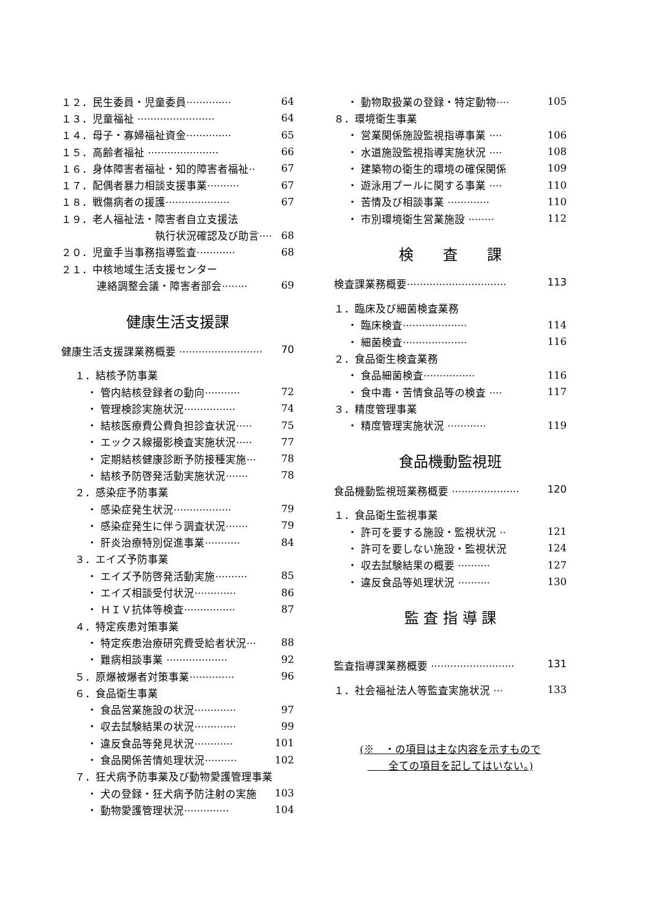１２．民生委員・児童委員·············· 64
１３．児童福祉 ························ 64
１４．母子・寡婦福祉資金·············· 65
１５．高齢者福祉 ······················ 66
１６．身体障害者福祉・知的障害者福祉·· 67
１７．配偶者暴力相談支援事業·········· 67
１８．戦傷病者の援護···················· 67
１９．老人福祉法・障害者自立支援法
執行状況確認及び助言···· 68
２０．児童手当事務指導監査············ 68
２１．中核地域生活支援センター
連絡調整会議・障害者部会········ 69
健康生活支援課
健康生活支援課業務概要 ·························· 70
１．結核予防事業
・ 管内結核登録者の動向··········· 72
・ 管理検診実施状況················ 74
・ 結核医療費公費負担診査状況····· 75
・ エックス線撮影検査実施状況····· 77
・ 定期結核健康診断予防接種実施··· 78
・ 結核予防啓発活動実施状況······· 78
２．感染症予防事業
・ 感染症発生状況·················· 79
・ 感染症発生に伴う調査状況······· 79
・ 肝炎治療特別促進事業··········· 84
３．エイズ予防事業
・ エイズ予防啓発活動実施·········· 85
・ エイズ相談受付状況············· 86
・ ＨＩＶ抗体等検査················ 87
４．特定疾患対策事業
・ 特定疾患治療研究費受給者状況··· 88
・ 難病相談事業 ··················· 92
５．原爆被爆者対策事業·············· 96
６．食品衛生事業
・ 食品営業施設の状況············· 97
・ 収去試験結果の状況············· 99
・ 違反食品等発見状況············ 101
・ 食品関係苦情処理状況·········· 102
７．狂犬病予防事業及び動物愛護管理事業
・ 犬の登録・狂犬病予防注射の実施 103
・ 動物愛護管理状況·············· 104
・ 動物取扱業の登録・特定動物···· 105
８．環境衛生事業
・ 営業関係施設監視指導事業 ···· 106
・ 水道施設監視指導実施状況 ···· 108
・ 建築物の衛生的環境の確保関係 109
・ 遊泳用プールに関する事業 ···· 110
・ 苦情及び相談事業 ············· 110
・ 市別環境衛生営業施設 ········ 112
検　　査　　課
検査課業務概要······························· 113
１．臨床及び細菌検査業務
・ 臨床検査···················· 114
・ 細菌検査···················· 116
２．食品衛生検査業務
・ 食品細菌検査················ 116
・ 食中毒・苦情食品等の検査 ···· 117
３．精度管理事業
・ 精度管理実施状況 ············ 119
食品機動監視班
食品機動監視班業務概要 ····················· 120
１．食品衛生監視事業
・ 許可を要する施設・監視状況 ·· 121
・ 許可を要しない施設・監視状況 124
・ 収去試験結果の概要 ·········· 127
・ 違反食品等処理状況 ·········· 130
監 査 指 導 課
監査指導課業務概要 ·························· 131
１．社会福祉法人等監査実施状況 ··· 133
(※　・の項目は主な内容を示すもので
　　全ての項目を記してはいない。)